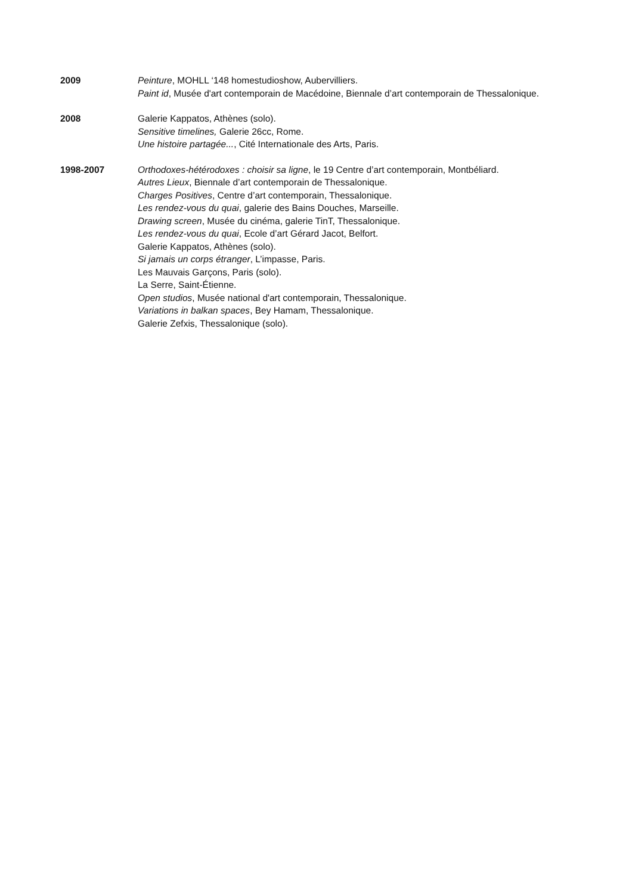2009 Peinture, MOHLL ‘148 homestudioshow, Aubervilliers.
Paint id, Musée d'art contemporain de Macédoine, Biennale d’art contemporain de Thessalonique.
2008 Galerie Kappatos, Athènes (solo).
Sensitive timelines, Galerie 26cc, Rome.
Une histoire partagée..., Cité Internationale des Arts, Paris.
1998-2007 Orthodoxes-hétérodoxes : choisir sa ligne, le 19 Centre d’art contemporain, Montbéliard.
Autres Lieux, Biennale d’art contemporain de Thessalonique.
Charges Positives, Centre d’art contemporain, Thessalonique.
Les rendez-vous du quai, galerie des Bains Douches, Marseille.
Drawing screen, Musée du cinéma, galerie TinT, Thessalonique.
Les rendez-vous du quai, Ecole d’art Gérard Jacot, Belfort.
Galerie Kappatos, Athènes (solo).
Si jamais un corps étranger, L’impasse, Paris.
Les Mauvais Garçons, Paris (solo).
La Serre, Saint-Étienne.
Open studios, Musée national d'art contemporain, Thessalonique.
Variations in balkan spaces, Bey Hamam, Thessalonique.
Galerie Zefxis, Thessalonique (solo).